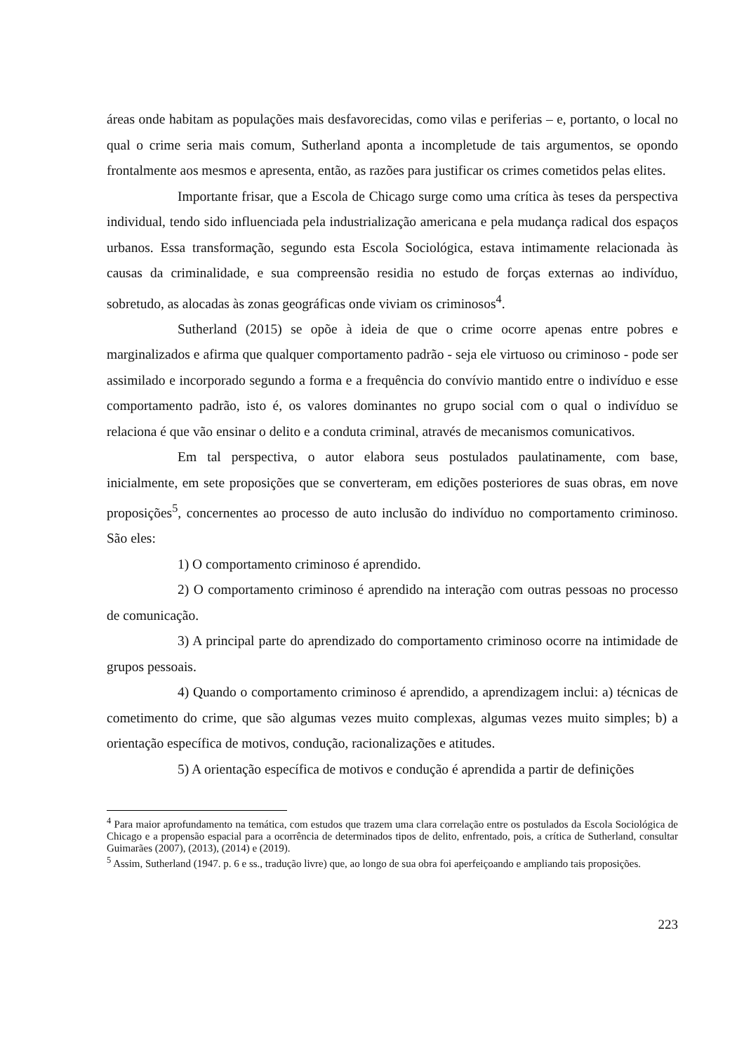áreas onde habitam as populações mais desfavorecidas, como vilas e periferias – e, portanto, o local no qual o crime seria mais comum, Sutherland aponta a incompletude de tais argumentos, se opondo frontalmente aos mesmos e apresenta, então, as razões para justificar os crimes cometidos pelas elites.
Importante frisar, que a Escola de Chicago surge como uma crítica às teses da perspectiva individual, tendo sido influenciada pela industrialização americana e pela mudança radical dos espaços urbanos. Essa transformação, segundo esta Escola Sociológica, estava intimamente relacionada às causas da criminalidade, e sua compreensão residia no estudo de forças externas ao indivíduo, sobretudo, as alocadas às zonas geográficas onde viviam os criminosos<sup>4</sup>.
Sutherland (2015) se opõe à ideia de que o crime ocorre apenas entre pobres e marginalizados e afirma que qualquer comportamento padrão - seja ele virtuoso ou criminoso - pode ser assimilado e incorporado segundo a forma e a frequência do convívio mantido entre o indivíduo e esse comportamento padrão, isto é, os valores dominantes no grupo social com o qual o indivíduo se relaciona é que vão ensinar o delito e a conduta criminal, através de mecanismos comunicativos.
Em tal perspectiva, o autor elabora seus postulados paulatinamente, com base, inicialmente, em sete proposições que se converteram, em edições posteriores de suas obras, em nove proposições<sup>5</sup>, concernentes ao processo de auto inclusão do indivíduo no comportamento criminoso. São eles:
1) O comportamento criminoso é aprendido.
2) O comportamento criminoso é aprendido na interação com outras pessoas no processo de comunicação.
3) A principal parte do aprendizado do comportamento criminoso ocorre na intimidade de grupos pessoais.
4) Quando o comportamento criminoso é aprendido, a aprendizagem inclui: a) técnicas de cometimento do crime, que são algumas vezes muito complexas, algumas vezes muito simples; b) a orientação específica de motivos, condução, racionalizações e atitudes.
5) A orientação específica de motivos e condução é aprendida a partir de definições
<sup>4</sup> Para maior aprofundamento na temática, com estudos que trazem uma clara correlação entre os postulados da Escola Sociológica de Chicago e a propensão espacial para a ocorrência de determinados tipos de delito, enfrentado, pois, a crítica de Sutherland, consultar Guimarães (2007), (2013), (2014) e (2019).
<sup>5</sup> Assim, Sutherland (1947. p. 6 e ss., tradução livre) que, ao longo de sua obra foi aperfeiçoando e ampliando tais proposições.
223